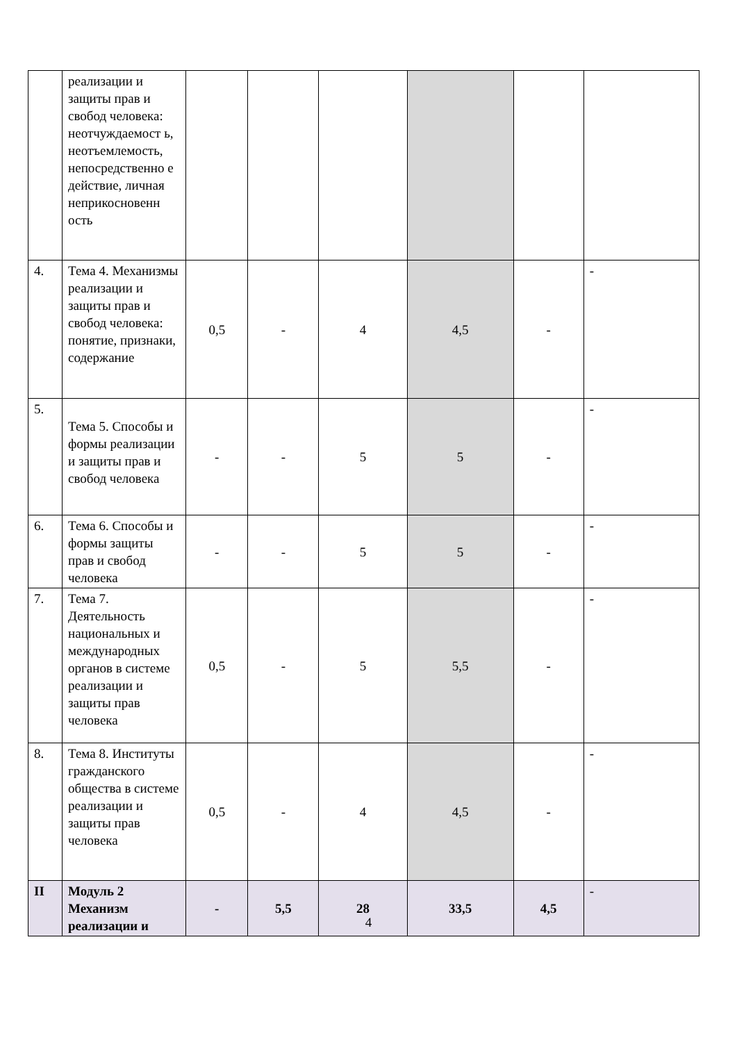| | реализации и защиты прав и свобод человека: неотчуждаемост ь, неотъемлемость, непосредственно е действие, личная неприкосновенн ость | | | | | | |
| 4. | Тема 4. Механизмы реализации и защиты прав и свобод человека: понятие, признаки, содержание | 0,5 | - | 4 | 4,5 | - | - |
| 5. | Тема 5. Способы и формы реализации и защиты прав и свобод человека | - | - | 5 | 5 | - | - |
| 6. | Тема 6. Способы и формы защиты прав и свобод человека | - | - | 5 | 5 | - | - |
| 7. | Тема 7. Деятельность национальных и международных органов в системе реализации и защиты прав человека | 0,5 | - | 5 | 5,5 | - | - |
| 8. | Тема 8. Институты гражданского общества в системе реализации и защиты прав человека | 0,5 | - | 4 | 4,5 | - | - |
| II | Модуль 2 Механизм реализации и | - | 5,5 | 28 | 33,5 | 4,5 | - |
4